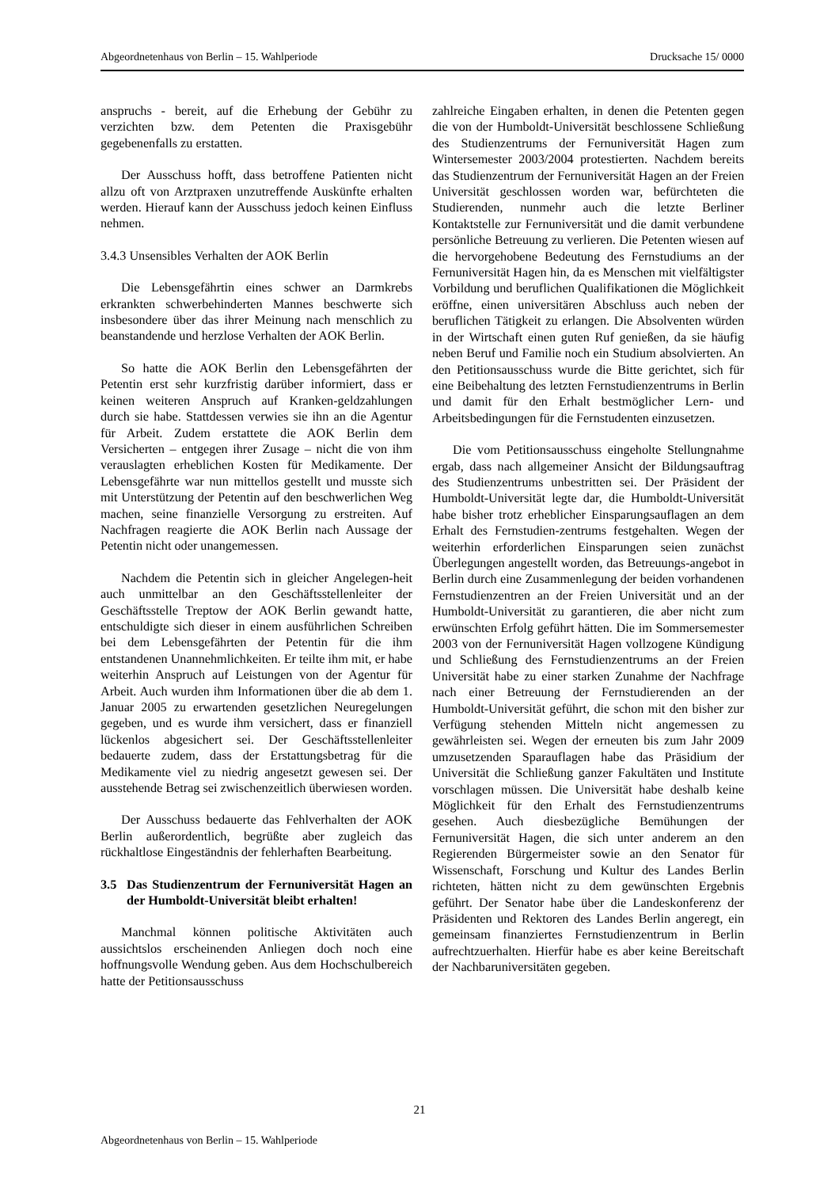Abgeordnetenhaus von Berlin – 15. Wahlperiode Drucksache 15/ 0000
anspruchs - bereit, auf die Erhebung der Gebühr zu verzichten bzw. dem Petenten die Praxisgebühr gegebenenfalls zu erstatten.
Der Ausschuss hofft, dass betroffene Patienten nicht allzu oft von Arztpraxen unzutreffende Auskünfte erhalten werden. Hierauf kann der Ausschuss jedoch keinen Einfluss nehmen.
3.4.3 Unsensibles Verhalten der AOK Berlin
Die Lebensgefährtin eines schwer an Darmkrebs erkrankten schwerbehinderten Mannes beschwerte sich insbesondere über das ihrer Meinung nach menschlich zu beanstandende und herzlose Verhalten der AOK Berlin.
So hatte die AOK Berlin den Lebensgefährten der Petentin erst sehr kurzfristig darüber informiert, dass er keinen weiteren Anspruch auf Kranken-geldzahlungen durch sie habe. Stattdessen verwies sie ihn an die Agentur für Arbeit. Zudem erstattete die AOK Berlin dem Versicherten – entgegen ihrer Zusage – nicht die von ihm verauslagten erheblichen Kosten für Medikamente. Der Lebensgefährte war nun mittellos gestellt und musste sich mit Unterstützung der Petentin auf den beschwerlichen Weg machen, seine finanzielle Versorgung zu erstreiten. Auf Nachfragen reagierte die AOK Berlin nach Aussage der Petentin nicht oder unangemessen.
Nachdem die Petentin sich in gleicher Angelegen-heit auch unmittelbar an den Geschäftsstellenleiter der Geschäftsstelle Treptow der AOK Berlin gewandt hatte, entschuldigte sich dieser in einem ausführlichen Schreiben bei dem Lebensgefährten der Petentin für die ihm entstandenen Unannehmlichkeiten. Er teilte ihm mit, er habe weiterhin Anspruch auf Leistungen von der Agentur für Arbeit. Auch wurden ihm Informationen über die ab dem 1. Januar 2005 zu erwartenden gesetzlichen Neuregelungen gegeben, und es wurde ihm versichert, dass er finanziell lückenlos abgesichert sei. Der Geschäftsstellenleiter bedauerte zudem, dass der Erstattungsbetrag für die Medikamente viel zu niedrig angesetzt gewesen sei. Der ausstehende Betrag sei zwischenzeitlich überwiesen worden.
Der Ausschuss bedauerte das Fehlverhalten der AOK Berlin außerordentlich, begrüßte aber zugleich das rückhaltlose Eingeständnis der fehlerhaften Bearbeitung.
3.5 Das Studienzentrum der Fernuniversität Hagen an der Humboldt-Universität bleibt erhalten!
Manchmal können politische Aktivitäten auch aussichtslos erscheinenden Anliegen doch noch eine hoffnungsvolle Wendung geben. Aus dem Hochschulbereich hatte der Petitionsausschuss
zahlreiche Eingaben erhalten, in denen die Petenten gegen die von der Humboldt-Universität beschlossene Schließung des Studienzentrums der Fernuniversität Hagen zum Wintersemester 2003/2004 protestierten. Nachdem bereits das Studienzentrum der Fernuniversität Hagen an der Freien Universität geschlossen worden war, befürchteten die Studierenden, nunmehr auch die letzte Berliner Kontaktstelle zur Fernuniversität und die damit verbundene persönliche Betreuung zu verlieren. Die Petenten wiesen auf die hervorgehobene Bedeutung des Fernstudiums an der Fernuniversität Hagen hin, da es Menschen mit vielfältigster Vorbildung und beruflichen Qualifikationen die Möglichkeit eröffne, einen universitären Abschluss auch neben der beruflichen Tätigkeit zu erlangen. Die Absolventen würden in der Wirtschaft einen guten Ruf genießen, da sie häufig neben Beruf und Familie noch ein Studium absolvierten. An den Petitionsausschuss wurde die Bitte gerichtet, sich für eine Beibehaltung des letzten Fernstudienzentrums in Berlin und damit für den Erhalt bestmöglicher Lern- und Arbeitsbedingungen für die Fernstudenten einzusetzen.
Die vom Petitionsausschuss eingeholte Stellungnahme ergab, dass nach allgemeiner Ansicht der Bildungsauftrag des Studienzentrums unbestritten sei. Der Präsident der Humboldt-Universität legte dar, die Humboldt-Universität habe bisher trotz erheblicher Einsparungsauflagen an dem Erhalt des Fernstudien-zentrums festgehalten. Wegen der weiterhin erforderlichen Einsparungen seien zunächst Überlegungen angestellt worden, das Betreuungs-angebot in Berlin durch eine Zusammenlegung der beiden vorhandenen Fernstudienzentren an der Freien Universität und an der Humboldt-Universität zu garantieren, die aber nicht zum erwünschten Erfolg geführt hätten. Die im Sommersemester 2003 von der Fernuniversität Hagen vollzogene Kündigung und Schließung des Fernstudienzentrums an der Freien Universität habe zu einer starken Zunahme der Nachfrage nach einer Betreuung der Fernstudierenden an der Humboldt-Universität geführt, die schon mit den bisher zur Verfügung stehenden Mitteln nicht angemessen zu gewährleisten sei. Wegen der erneuten bis zum Jahr 2009 umzusetzenden Sparauflagen habe das Präsidium der Universität die Schließung ganzer Fakultäten und Institute vorschlagen müssen. Die Universität habe deshalb keine Möglichkeit für den Erhalt des Fernstudienzentrums gesehen. Auch diesbezügliche Bemühungen der Fernuniversität Hagen, die sich unter anderem an den Regierenden Bürgermeister sowie an den Senator für Wissenschaft, Forschung und Kultur des Landes Berlin richteten, hätten nicht zu dem gewünschten Ergebnis geführt. Der Senator habe über die Landeskonferenz der Präsidenten und Rektoren des Landes Berlin angeregt, ein gemeinsam finanziertes Fernstudienzentrum in Berlin aufrechtzuerhalten. Hierfür habe es aber keine Bereitschaft der Nachbaruniversitäten gegeben.
21
Abgeordnetenhaus von Berlin – 15. Wahlperiode